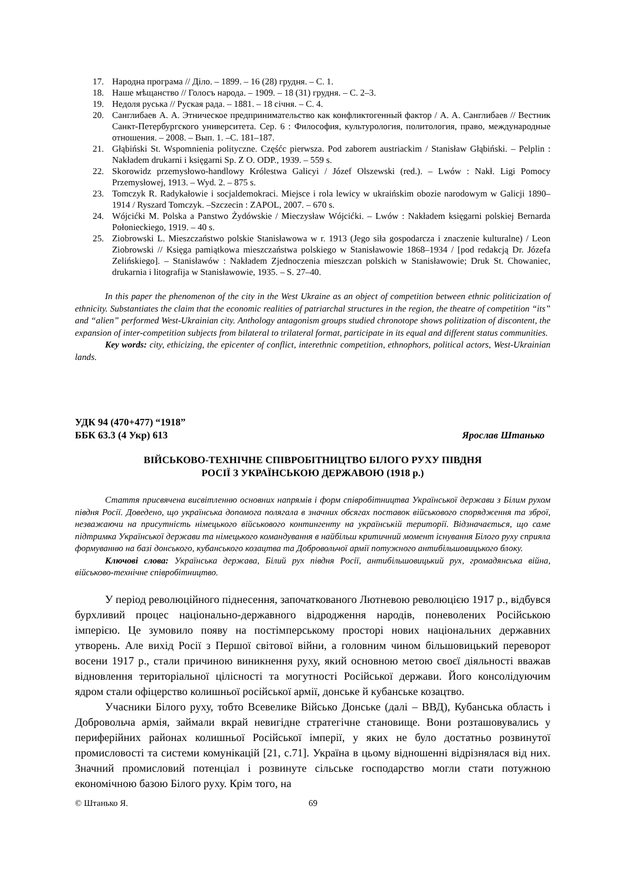17. Народна програма // Діло. – 1899. – 16 (28) грудня. – С. 1.
18. Наше мѣщанство // Голосъ народа. – 1909. – 18 (31) грудня. – С. 2–3.
19. Недоля руська // Руская рада. – 1881. – 18 січня. – С. 4.
20. Санглибаев А. А. Этническое предпринимательство как конфликтогенный фактор / А. А. Санглибаев // Вестник Санкт-Петербургского университета. Сер. 6 : Философия, культурология, политология, право, международные отношения. – 2008. – Вып. 1. –С. 181–187.
21. Głąbiński St. Wspomnienia polityczne. Częśćc pierwsza. Pod zaborem austriackim / Stanisław Głąbiński. – Pelplin : Nakładem drukarni i księgarni Sp. Z O. ODP., 1939. – 559 s.
22. Skorowidz przemysłowo-handlowy Królestwa Galicyi / Józef Olszewski (red.). – Lwów : Nakł. Ligi Pomocy Przemysłowej, 1913. – Wyd. 2. – 875 s.
23. Tomczyk R. Radykałowie i socjaldemokraci. Miejsce i rola lewicy w ukraińskim obozie narodowym w Galicji 1890–1914 / Ryszard Tomczyk. –Szczecin : ZAPOL, 2007. – 670 s.
24. Wójcićki M. Polska a Panstwo Żydówskie / Mieczysław Wójcićki. – Lwów : Nakładem księgarni polskiej Bernarda Połonieckiego, 1919. – 40 s.
25. Ziobrowski L. Mieszczaństwo polskie Stanisławowa w r. 1913 (Jego siła gospodarcza i znaczenie kulturalne) / Leon Ziobrowski // Księga pamiątkowa mieszczaństwa polskiego w Stanisławowie 1868–1934 / [pod redakcją Dr. Józefa Zelińskiego]. – Stanisławów : Nakładem Zjednoczenia mieszczan polskich w Stanisławowie; Druk St. Chowaniec, drukarnia i litografija w Stanisławowie, 1935. – S. 27–40.
In this paper the phenomenon of the city in the West Ukraine as an object of competition between ethnic politicization of ethnicity. Substantiates the claim that the economic realities of patriarchal structures in the region, the theatre of competition “its” and “alien” performed West-Ukrainian city. Anthology antagonism groups studied chronotope shows politization of discontent, the expansion of inter-competition subjects from bilateral to trilateral format, participate in its equal and different status communities.
Key words: city, ethicizing, the epicenter of conflict, interethnic competition, ethnophors, political actors, West-Ukrainian lands.
УДК 94 (470+477) “1918”
ББК 63.3 (4 Укр) 613 Ярослав Штанько
ВІЙСЬКОВО-ТЕХНІЧНЕ СПІВРОБІТНИЦТВО БІЛОГО РУХУ ПІВДНЯ
РОСІЇ З УКРАЇНСЬКОЮ ДЕРЖАВОЮ (1918 р.)
Стаття присвячена висвітленню основних напрямів і форм співробітництва Української держави з Білим рухом півдня Росії. Доведено, що українська допомога полягала в значних обсягах поставок військового спорядження та зброї, незважаючи на присутність німецького військового контингенту на українській території. Відзначається, що саме підтримка Української держави та німецького командування в найбільш критичний момент існування Білого руху сприяла формуванню на базі донського, кубанського козацтва та Добровольчої армії потужного антибільшовицького блоку.
Ключові слова: Українська держава, Білий рух півдня Росії, антибільшовицький рух, громадянська війна, військово-технічне співробітництво.
У період революційного піднесення, започаткованого Лютневою революцією 1917 р., відбувся бурхливий процес національно-державного відродження народів, поневолених Російською імперією. Це зумовило появу на постімперському просторі нових національних державних утворень. Але вихід Росії з Першої світової війни, а головним чином більшовицький переворот восени 1917 р., стали причиною виникнення руху, який основною метою своєї діяльності вважав відновлення територіальної цілісності та могутності Російської держави. Його консолідуючим ядром стали офіцерство колишньої російської армії, донське й кубанське козацтво.
Учасники Білого руху, тобто Всевелике Військо Донське (далі – ВВД), Кубанська область і Добровольча армія, займали вкрай невигідне стратегічне становище. Вони розташовувались у периферійних районах колишньої Російської імперії, у яких не було достатньо розвинутої промисловості та системи комунікацій [21, с.71]. Україна в цьому відношенні відрізнялася від них. Значний промисловий потенціал і розвинуте сільське господарство могли стати потужною економічною базою Білого руху. Крім того, на
© Штанько Я. 69